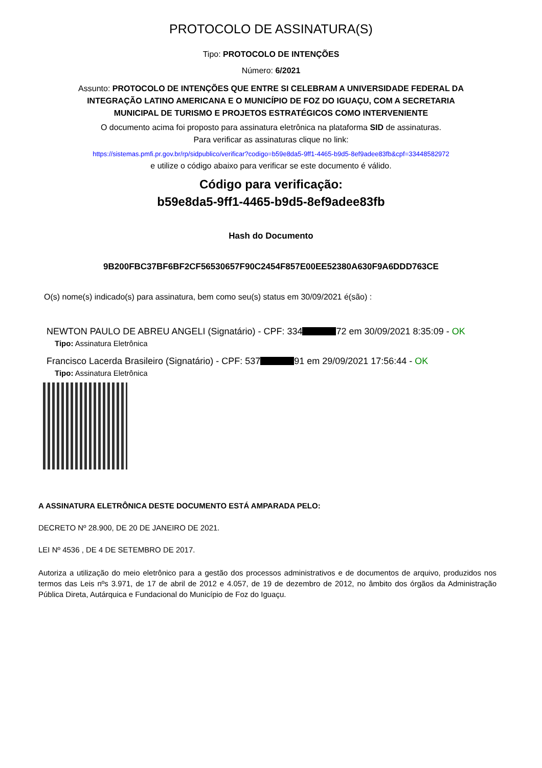PROTOCOLO DE ASSINATURA(S)
Tipo: PROTOCOLO DE INTENÇÕES
Número: 6/2021
Assunto: PROTOCOLO DE INTENÇÕES QUE ENTRE SI CELEBRAM A UNIVERSIDADE FEDERAL DA INTEGRAÇÃO LATINO AMERICANA E O MUNICÍPIO DE FOZ DO IGUAÇU, COM A SECRETARIA MUNICIPAL DE TURISMO E PROJETOS ESTRATÉGICOS COMO INTERVENIENTE
O documento acima foi proposto para assinatura eletrônica na plataforma SID de assinaturas.
Para verificar as assinaturas clique no link:
https://sistemas.pmfi.pr.gov.br/rp/sidpublico/verificar?codigo=b59e8da5-9ff1-4465-b9d5-8ef9adee83fb&cpf=33448582972
e utilize o código abaixo para verificar se este documento é válido.
Código para verificação:
b59e8da5-9ff1-4465-b9d5-8ef9adee83fb
Hash do Documento
9B200FBC37BF6BF2CF56530657F90C2454F857E00EE52380A630F9A6DDD763CE
O(s) nome(s) indicado(s) para assinatura, bem como seu(s) status em 30/09/2021 é(são) :
NEWTON PAULO DE ABREU ANGELI (Signatário) - CPF: 334 72 em 30/09/2021 8:35:09 - OK
Tipo: Assinatura Eletrônica
Francisco Lacerda Brasileiro (Signatário) - CPF: 537 91 em 29/09/2021 17:56:44 - OK
Tipo: Assinatura Eletrônica
A ASSINATURA ELETRÔNICA DESTE DOCUMENTO ESTÁ AMPARADA PELO:
DECRETO Nº 28.900, DE 20 DE JANEIRO DE 2021.
LEI Nº 4536 , DE 4 DE SETEMBRO DE 2017.
Autoriza a utilização do meio eletrônico para a gestão dos processos administrativos e de documentos de arquivo, produzidos nos termos das Leis nºs 3.971, de 17 de abril de 2012 e 4.057, de 19 de dezembro de 2012, no âmbito dos órgãos da Administração Pública Direta, Autárquica e Fundacional do Município de Foz do Iguaçu.